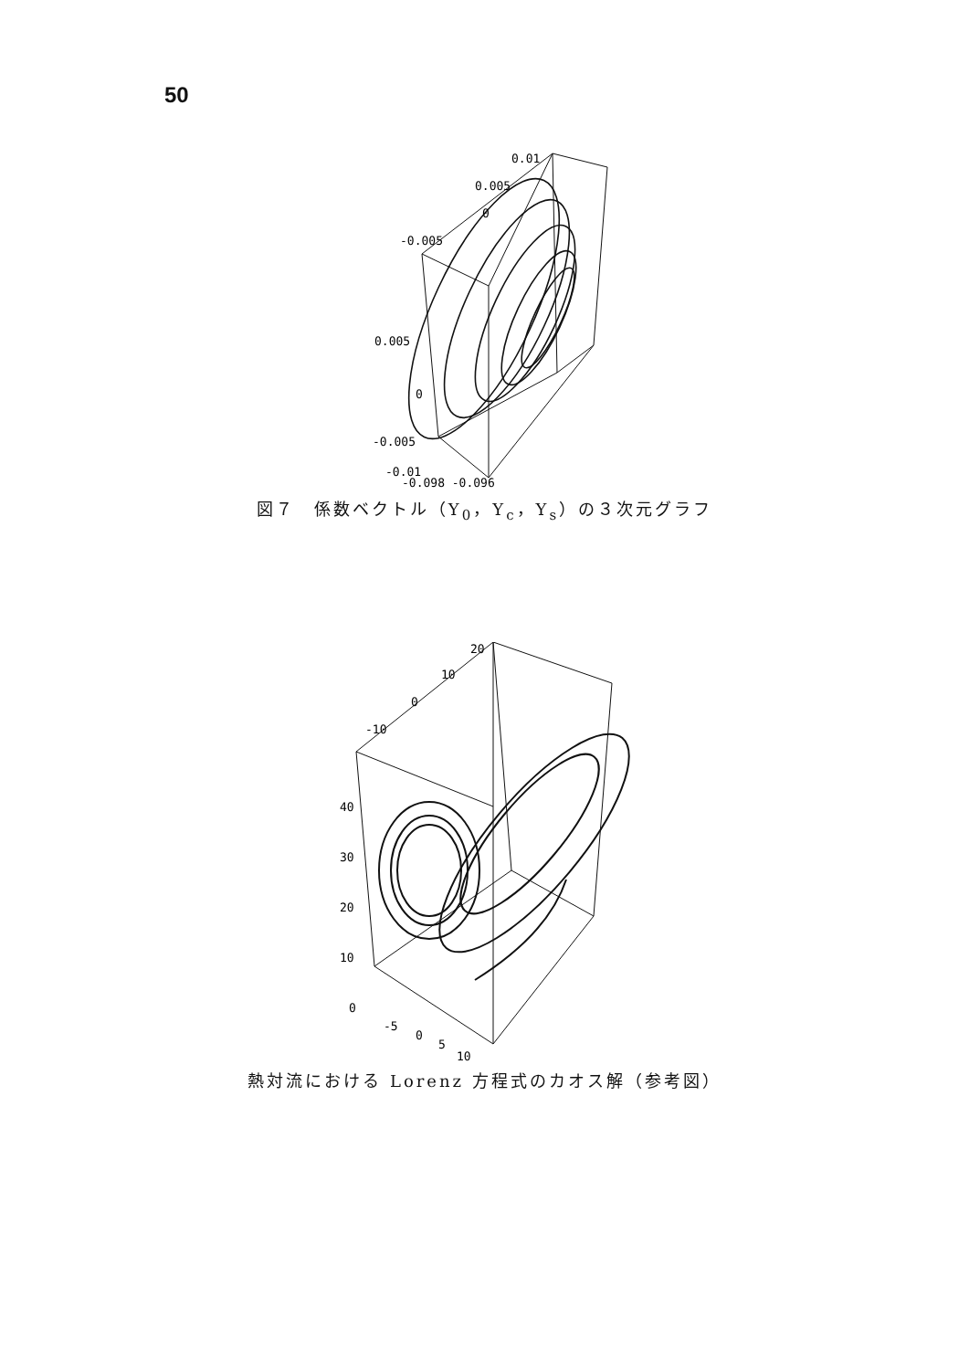50
0.01
0.005
0
-0.005
0.005
0
-0.005
-0.01
-0.098 -0.096
図７　係数ベクトル（Y<sub>0</sub>，Y<sub>c</sub>，Y<sub>s</sub>）の３次元グラフ
20
10
0
-10
40
30
20
10
0
-5
0
5
10
熱対流における Lorenz 方程式のカオス解（参考図）